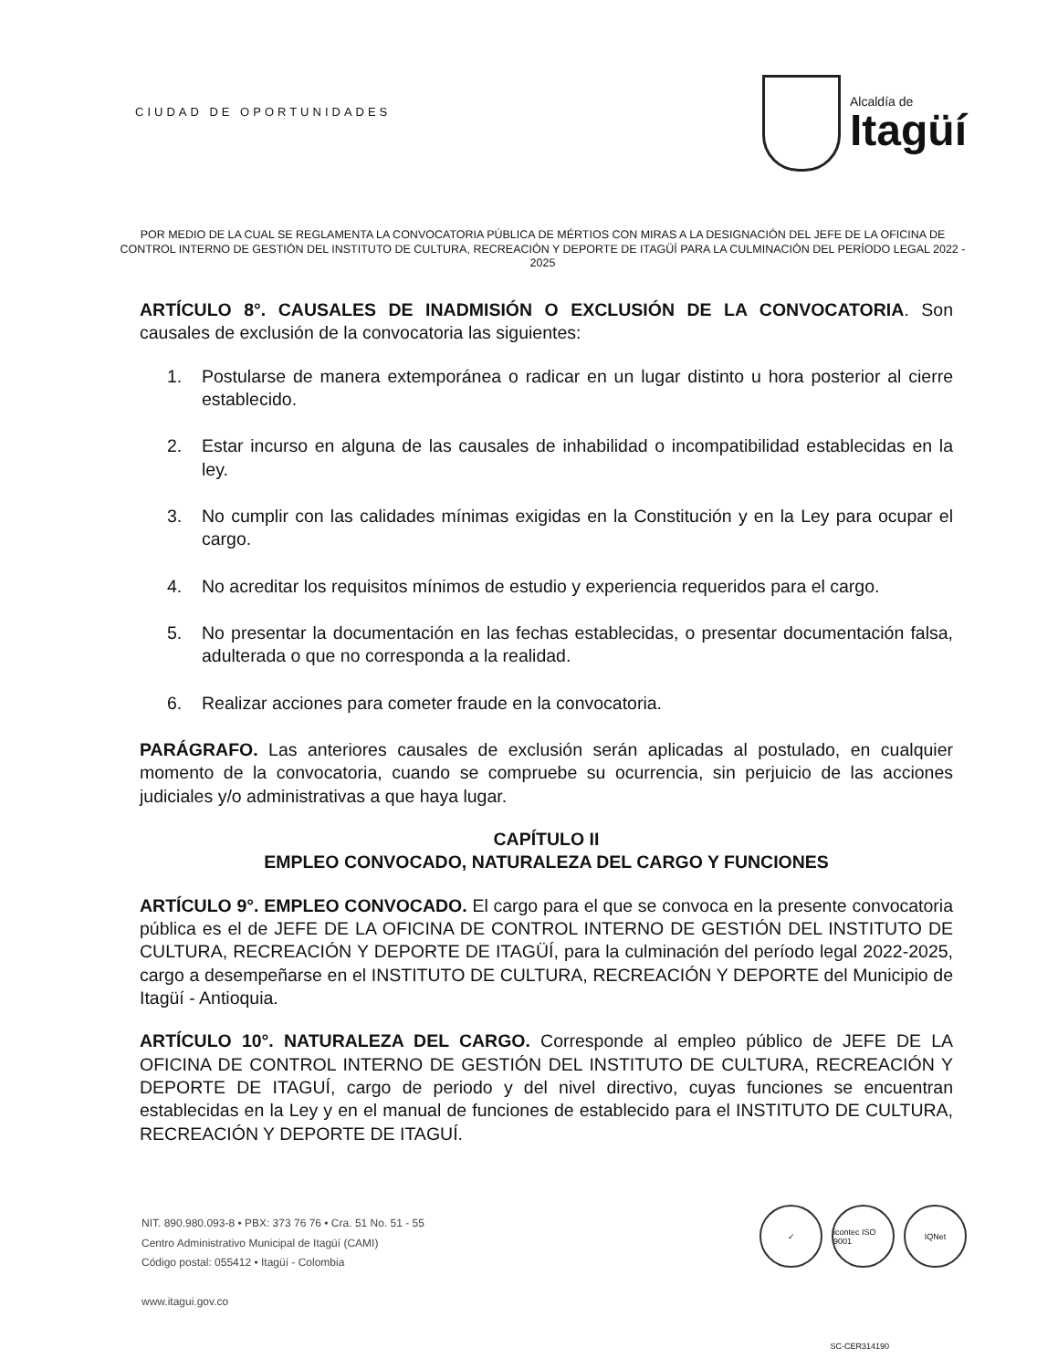CIUDAD DE OPORTUNIDADES
Alcaldía de
Itagüí
POR MEDIO DE LA CUAL SE REGLAMENTA LA CONVOCATORIA PÚBLICA DE MÉRTIOS CON MIRAS A LA DESIGNACIÓN DEL JEFE DE LA OFICINA DE CONTROL INTERNO DE GESTIÓN DEL INSTITUTO DE CULTURA, RECREACIÓN Y DEPORTE DE ITAGÜÍ PARA LA CULMINACIÓN DEL PERÍODO LEGAL 2022 - 2025
ARTÍCULO 8°. CAUSALES DE INADMISIÓN O EXCLUSIÓN DE LA CONVOCATORIA. Son causales de exclusión de la convocatoria las siguientes:
1. Postularse de manera extemporánea o radicar en un lugar distinto u hora posterior al cierre establecido.
2. Estar incurso en alguna de las causales de inhabilidad o incompatibilidad establecidas en la ley.
3. No cumplir con las calidades mínimas exigidas en la Constitución y en la Ley para ocupar el cargo.
4. No acreditar los requisitos mínimos de estudio y experiencia requeridos para el cargo.
5. No presentar la documentación en las fechas establecidas, o presentar documentación falsa, adulterada o que no corresponda a la realidad.
6. Realizar acciones para cometer fraude en la convocatoria.
PARÁGRAFO. Las anteriores causales de exclusión serán aplicadas al postulado, en cualquier momento de la convocatoria, cuando se compruebe su ocurrencia, sin perjuicio de las acciones judiciales y/o administrativas a que haya lugar.
CAPÍTULO II
EMPLEO CONVOCADO, NATURALEZA DEL CARGO Y FUNCIONES
ARTÍCULO 9°. EMPLEO CONVOCADO. El cargo para el que se convoca en la presente convocatoria pública es el de JEFE DE LA OFICINA DE CONTROL INTERNO DE GESTIÓN DEL INSTITUTO DE CULTURA, RECREACIÓN Y DEPORTE DE ITAGÜÍ, para la culminación del período legal 2022-2025, cargo a desempeñarse en el INSTITUTO DE CULTURA, RECREACIÓN Y DEPORTE del Municipio de Itagüí - Antioquia.
ARTÍCULO 10°. NATURALEZA DEL CARGO. Corresponde al empleo público de JEFE DE LA OFICINA DE CONTROL INTERNO DE GESTIÓN DEL INSTITUTO DE CULTURA, RECREACIÓN Y DEPORTE DE ITAGUÍ, cargo de periodo y del nivel directivo, cuyas funciones se encuentran establecidas en la Ley y en el manual de funciones de establecido para el INSTITUTO DE CULTURA, RECREACIÓN Y DEPORTE DE ITAGUÍ.
NIT. 890.980.093-8 • PBX: 373 76 76 • Cra. 51 No. 51 - 55
Centro Administrativo Municipal de Itagüí (CAMI)
Código postal: 055412 • Itagüí - Colombia
www.itagui.gov.co
✓ icontec ISO 9001
IQNet
SC-CER314190